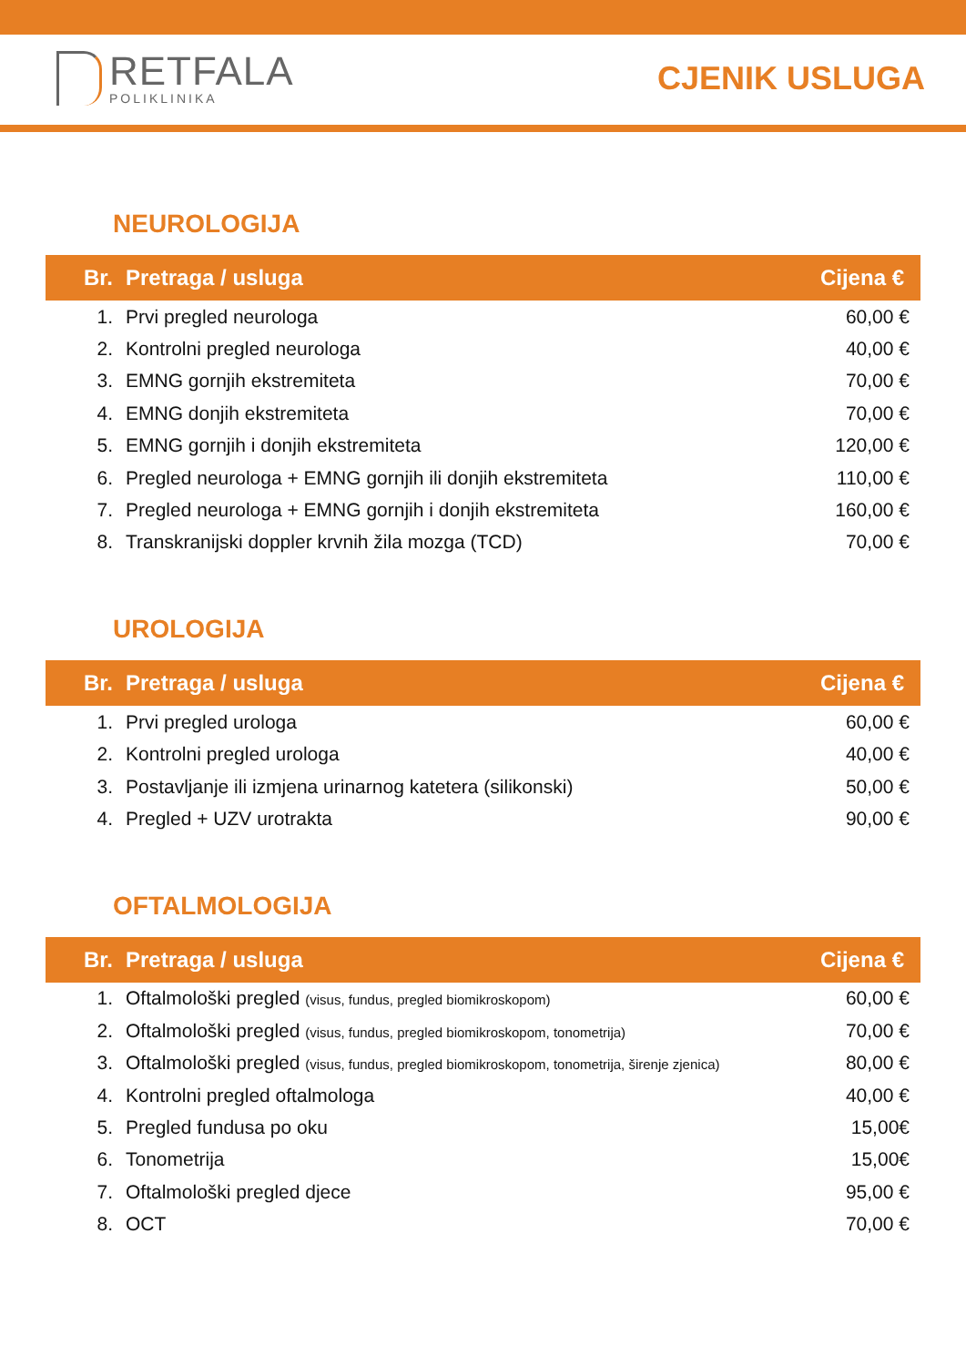RETFALA
POLIKLINIKA
CJENIK USLUGA
NEUROLOGIJA
| Br. | Pretraga / usluga | Cijena € |
| --- | --- | --- |
| 1. | Prvi pregled neurologa | 60,00 € |
| 2. | Kontrolni pregled neurologa | 40,00 € |
| 3. | EMNG gornjih ekstremiteta | 70,00 € |
| 4. | EMNG donjih ekstremiteta | 70,00 € |
| 5. | EMNG gornjih i donjih ekstremiteta | 120,00 € |
| 6. | Pregled neurologa + EMNG gornjih ili donjih ekstremiteta | 110,00 € |
| 7. | Pregled neurologa + EMNG gornjih i donjih ekstremiteta | 160,00 € |
| 8. | Transkranijski doppler krvnih žila mozga (TCD) | 70,00 € |
UROLOGIJA
| Br. | Pretraga / usluga | Cijena € |
| --- | --- | --- |
| 1. | Prvi pregled urologa | 60,00 € |
| 2. | Kontrolni pregled urologa | 40,00 € |
| 3. | Postavljanje ili izmjena urinarnog katetera (silikonski) | 50,00 € |
| 4. | Pregled + UZV urotrakta | 90,00 € |
OFTALMOLOGIJA
| Br. | Pretraga / usluga | Cijena € |
| --- | --- | --- |
| 1. | Oftalmološki pregled (visus, fundus, pregled biomikroskopom) | 60,00 € |
| 2. | Oftalmološki pregled (visus, fundus, pregled biomikroskopom, tonometrija) | 70,00 € |
| 3. | Oftalmološki pregled (visus, fundus, pregled biomikroskopom, tonometrija, širenje zjenica) | 80,00 € |
| 4. | Kontrolni pregled oftalmologa | 40,00 € |
| 5. | Pregled fundusa po oku | 15,00€ |
| 6. | Tonometrija | 15,00€ |
| 7. | Oftalmološki pregled djece | 95,00 € |
| 8. | OCT | 70,00 € |